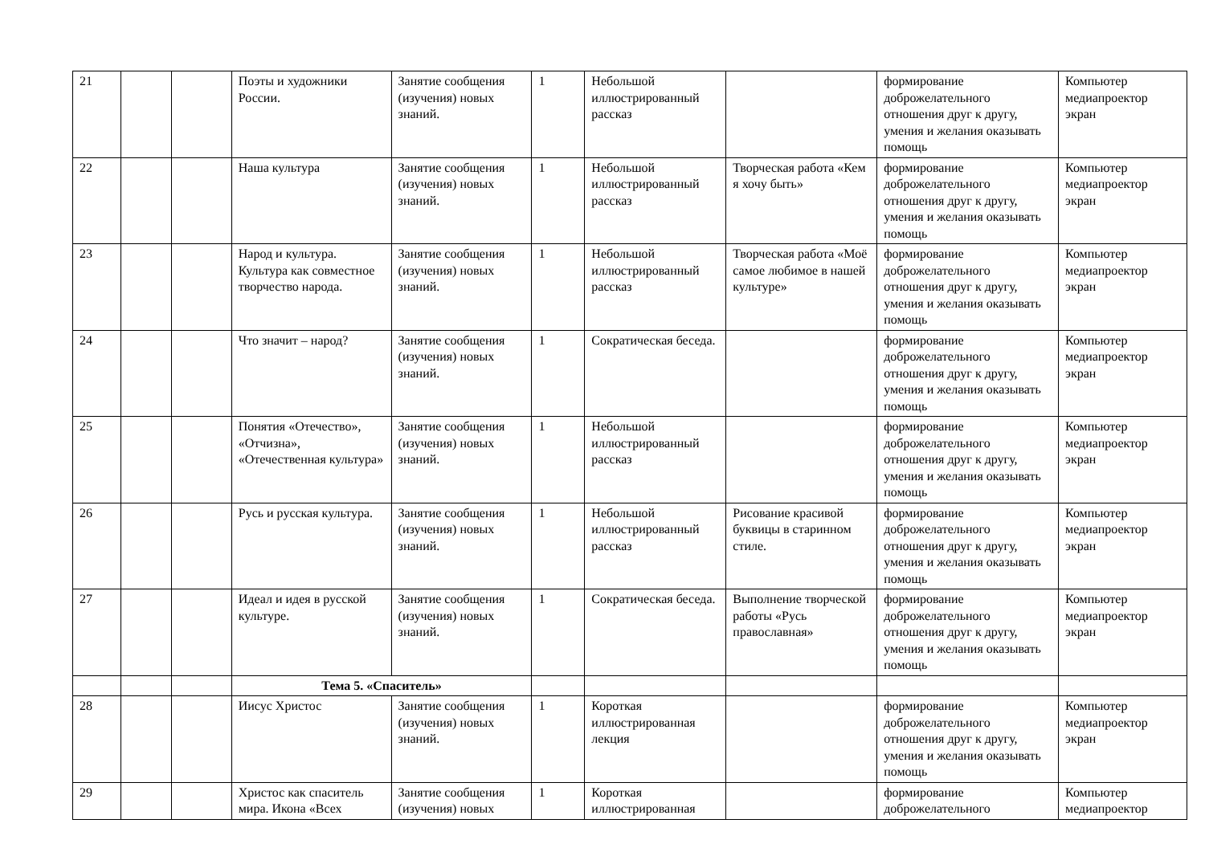| 21 | | | Поэты и художники России. | Занятие сообщения (изучения) новых знаний. | 1 | Небольшой иллюстрированный рассказ | | формирование доброжелательного отношения друг к другу, умения и желания оказывать помощь | Компьютер медиапроектор экран |
| 22 | | | Наша культура | Занятие сообщения (изучения) новых знаний. | 1 | Небольшой иллюстрированный рассказ | Творческая работа «Кем я хочу быть» | формирование доброжелательного отношения друг к другу, умения и желания оказывать помощь | Компьютер медиапроектор экран |
| 23 | | | Народ и культура. Культура как совместное творчество народа. | Занятие сообщения (изучения) новых знаний. | 1 | Небольшой иллюстрированный рассказ | Творческая работа «Моё самое любимое в нашей культуре» | формирование доброжелательного отношения друг к другу, умения и желания оказывать помощь | Компьютер медиапроектор экран |
| 24 | | | Что значит – народ? | Занятие сообщения (изучения) новых знаний. | 1 | Сократическая беседа. | | формирование доброжелательного отношения друг к другу, умения и желания оказывать помощь | Компьютер медиапроектор экран |
| 25 | | | Понятия «Отечество», «Отчизна», «Отечественная культура» | Занятие сообщения (изучения) новых знаний. | 1 | Небольшой иллюстрированный рассказ | | формирование доброжелательного отношения друг к другу, умения и желания оказывать помощь | Компьютер медиапроектор экран |
| 26 | | | Русь и русская культура. | Занятие сообщения (изучения) новых знаний. | 1 | Небольшой иллюстрированный рассказ | Рисование красивой буквицы в старинном стиле. | формирование доброжелательного отношения друг к другу, умения и желания оказывать помощь | Компьютер медиапроектор экран |
| 27 | | | Идеал и идея в русской культуре. | Занятие сообщения (изучения) новых знаний. | 1 | Сократическая беседа. | Выполнение творческой работы «Русь православная» | формирование доброжелательного отношения друг к другу, умения и желания оказывать помощь | Компьютер медиапроектор экран |
| | | | Тема 5. «Спаситель» | | | | | | |
| 28 | | | Иисус Христос | Занятие сообщения (изучения) новых знаний. | 1 | Короткая иллюстрированная лекция | | формирование доброжелательного отношения друг к другу, умения и желания оказывать помощь | Компьютер медиапроектор экран |
| 29 | | | Христос как спаситель мира. Икона «Всех | Занятие сообщения (изучения) новых | 1 | Короткая иллюстрированная | | формирование доброжелательного | Компьютер медиапроектор |